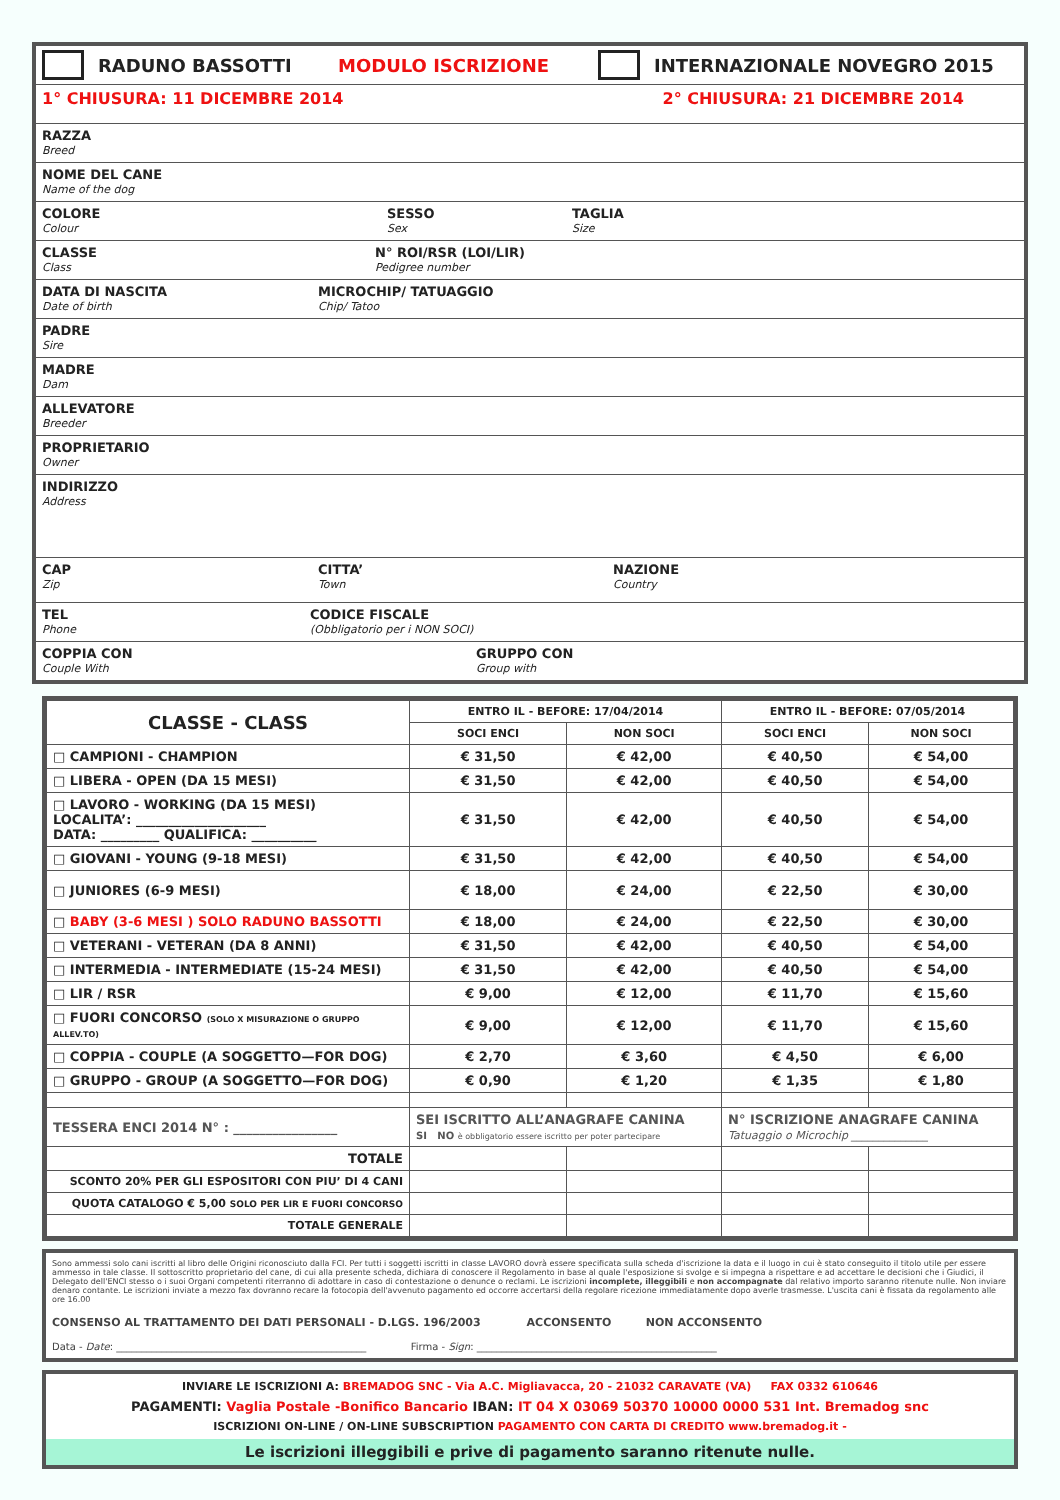RADUNO BASSOTTI MODULO ISCRIZIONE INTERNAZIONALE NOVEGRO 2015
1° CHIUSURA: 11 DICEMBRE 2014 2° CHIUSURA: 21 DICEMBRE 2014
RAZZA
Breed
NOME DEL CANE
Name of the dog
COLORE
Colour
SESSO
Sex
TAGLIA
Size
CLASSE
Class
N° ROI/RSR (LOI/LIR)
Pedigree number
DATA DI NASCITA
Date of birth
MICROCHIP/ TATUAGGIO
Chip/ Tatoo
PADRE
Sire
MADRE
Dam
ALLEVATORE
Breeder
PROPRIETARIO
Owner
INDIRIZZO
Address
CAP
Zip
CITTA’
Town
NAZIONE
Country
TEL
Phone
CODICE FISCALE
(Obbligatorio per i NON SOCI)
COPPIA CON
Couple With
GRUPPO CON
Group with
| CLASSE - CLASS | ENTRO IL - BEFORE: 17/04/2014 | | ENTRO IL - BEFORE: 07/05/2014 | |
| --- | --- | --- | --- | --- |
| | SOCI ENCI | NON SOCI | SOCI ENCI | NON SOCI |
| □ CAMPIONI - CHAMPION | € 31,50 | € 42,00 | € 40,50 | € 54,00 |
| □ LIBERA - OPEN (DA 15 MESI) | € 31,50 | € 42,00 | € 40,50 | € 54,00 |
| □ LAVORO - WORKING (DA 15 MESI) LOCALITA’: ____________________ DATA: _________ QUALIFICA: __________ | € 31,50 | € 42,00 | € 40,50 | € 54,00 |
| □ GIOVANI - YOUNG (9-18 MESI) | € 31,50 | € 42,00 | € 40,50 | € 54,00 |
| □ JUNIORES (6-9 MESI) | € 18,00 | € 24,00 | € 22,50 | € 30,00 |
| □ BABY (3-6 MESI ) SOLO RADUNO BASSOTTI | € 18,00 | € 24,00 | € 22,50 | € 30,00 |
| □ VETERANI - VETERAN (DA 8 ANNI) | € 31,50 | € 42,00 | € 40,50 | € 54,00 |
| □ INTERMEDIA - INTERMEDIATE (15-24 MESI) | € 31,50 | € 42,00 | € 40,50 | € 54,00 |
| □ LIR / RSR | € 9,00 | € 12,00 | € 11,70 | € 15,60 |
| □ FUORI CONCORSO (SOLO X MISURAZIONE O GRUPPO ALLEV.TO) | € 9,00 | € 12,00 | € 11,70 | € 15,60 |
| □ COPPIA - COUPLE (A SOGGETTO—FOR DOG) | € 2,70 | € 3,60 | € 4,50 | € 6,00 |
| □ GRUPPO - GROUP (A SOGGETTO—FOR DOG) | € 0,90 | € 1,20 | € 1,35 | € 1,80 |
| TESSERA ENCI 2014 N° : ________________ | SEI ISCRITTO ALL’ANAGRAFE CANINA SI NO è obbligatorio essere iscritto per poter partecipare | | N° ISCRIZIONE ANAGRAFE CANINA Tatuaggio o Microchip ______________ | |
| TOTALE | | | | |
| SCONTO 20% PER GLI ESPOSITORI CON PIU’ DI 4 CANI | | | | |
| QUOTA CATALOGO € 5,00 SOLO PER LIR E FUORI CONCORSO | | | | |
| TOTALE GENERALE | | | | |
Sono ammessi solo cani iscritti al libro delle Origini riconosciuto dalla FCI. Per tutti i soggetti iscritti in classe LAVORO dovrà essere specificata sulla scheda d'iscrizione la data e il luogo in cui è stato conseguito il titolo utile per essere ammesso in tale classe. Il sottoscritto proprietario del cane, di cui alla presente scheda, dichiara di conoscere il Regolamento in base al quale l'esposizione si svolge e si impegna a rispettare e ad accettare le decisioni che i Giudici, il Delegato dell'ENCI stesso o i suoi Organi competenti riterranno di adottare in caso di contestazione o denunce o reclami. Le iscrizioni incomplete, illeggibili e non accompagnate dal relativo importo saranno ritenute nulle. Non inviare denaro contante. Le iscrizioni inviate a mezzo fax dovranno recare la fotocopia dell'avvenuto pagamento ed occorre accertarsi della regolare ricezione immediatamente dopo averle trasmesse. L'uscita cani è fissata da regolamento alle ore 16.00
CONSENSO AL TRATTAMENTO DEI DATI PERSONALI - D.LGS. 196/2003 ACCONSENTO NON ACCONSENTO
Data - Date: __________________________________________________ Firma - Sign: ________________________________________________
INVIARE LE ISCRIZIONI A: BREMADOG SNC - Via A.C. Migliavacca, 20 - 21032 CARAVATE (VA) FAX 0332 610646
PAGAMENTI: Vaglia Postale -Bonifico Bancario IBAN: IT 04 X 03069 50370 10000 0000 531 Int. Bremadog snc
ISCRIZIONI ON-LINE / ON-LINE SUBSCRIPTION PAGAMENTO CON CARTA DI CREDITO www.bremadog.it -
Le iscrizioni illeggibili e prive di pagamento saranno ritenute nulle.